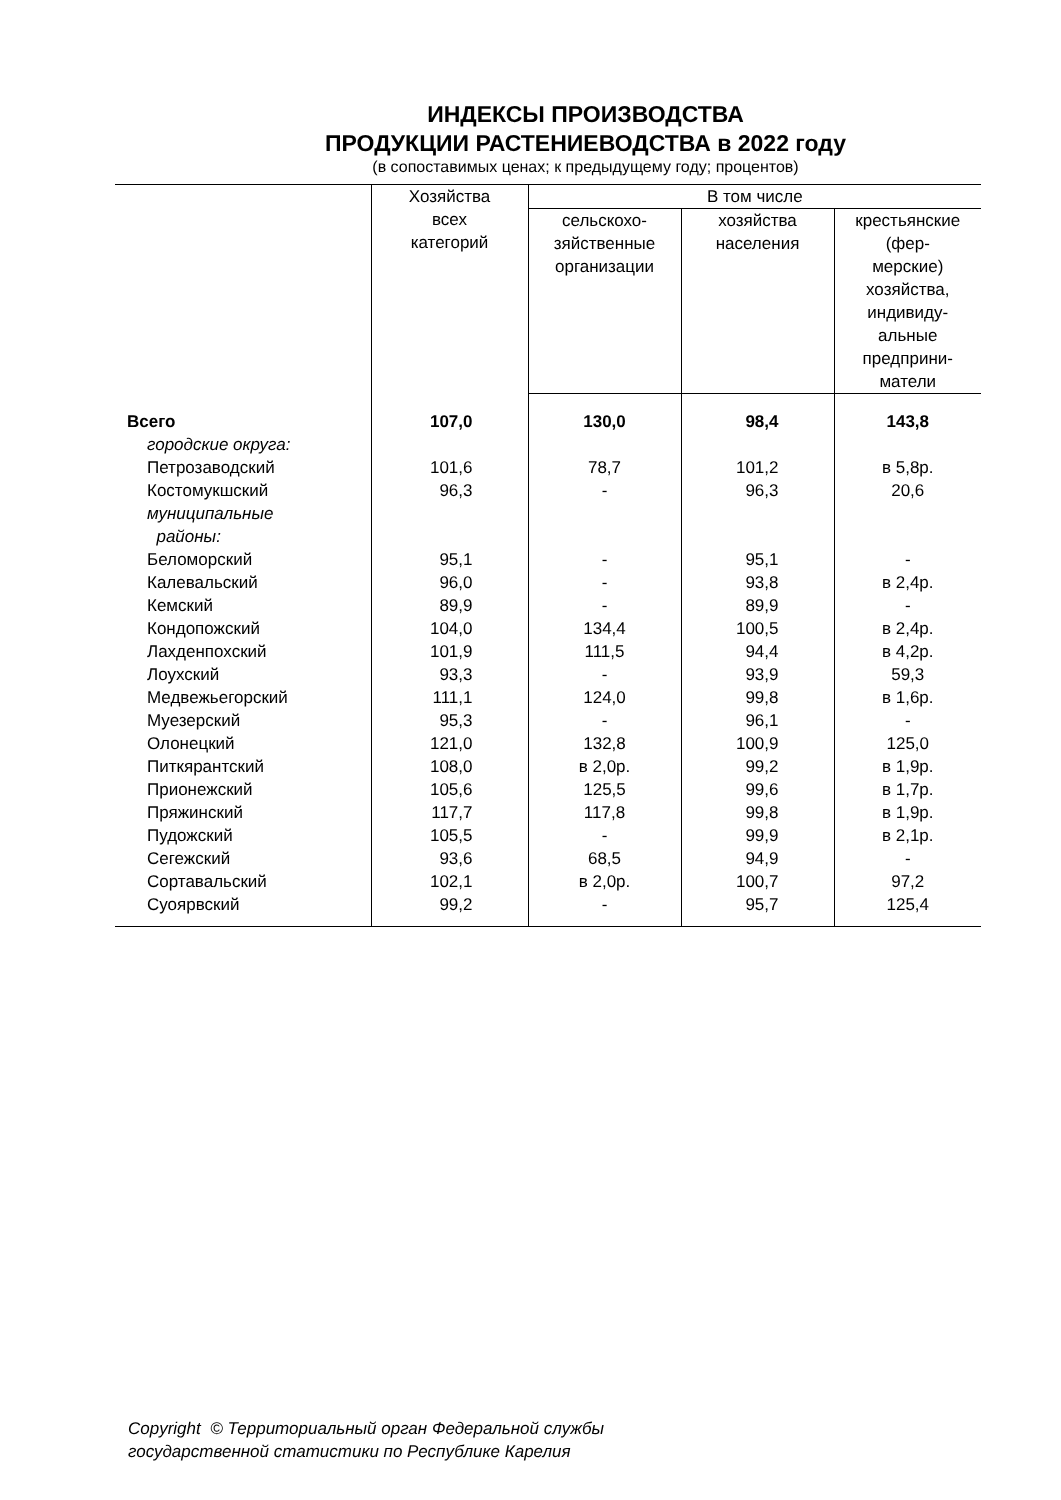ИНДЕКСЫ ПРОИЗВОДСТВА
ПРОДУКЦИИ РАСТЕНИЕВОДСТВА в 2022 году
(в сопоставимых ценах; к предыдущему году; процентов)
| | Хозяйства всех категорий | В том числе | | |
| --- | --- | --- | --- | --- |
| | | сельскохо- зяйственные организации | хозяйства населения | крестьянские (фер- мерские) хозяйства, индивиду- альные предприни- матели |
| Всего | 107,0 | 130,0 | 98,4 | 143,8 |
| городские округа: | | | | |
| Петрозаводский | 101,6 | 78,7 | 101,2 | в 5,8р. |
| Костомукшский | 96,3 | - | 96,3 | 20,6 |
| муниципальные районы: | | | | |
| Беломорский | 95,1 | - | 95,1 | - |
| Калевальский | 96,0 | - | 93,8 | в 2,4р. |
| Кемский | 89,9 | - | 89,9 | - |
| Кондопожский | 104,0 | 134,4 | 100,5 | в 2,4р. |
| Лахденпохский | 101,9 | 111,5 | 94,4 | в 4,2р. |
| Лоухский | 93,3 | - | 93,9 | 59,3 |
| Медвежьегорский | 111,1 | 124,0 | 99,8 | в 1,6р. |
| Муезерский | 95,3 | - | 96,1 | - |
| Олонецкий | 121,0 | 132,8 | 100,9 | 125,0 |
| Питкярантский | 108,0 | в 2,0р. | 99,2 | в 1,9р. |
| Прионежский | 105,6 | 125,5 | 99,6 | в 1,7р. |
| Пряжинский | 117,7 | 117,8 | 99,8 | в 1,9р. |
| Пудожский | 105,5 | - | 99,9 | в 2,1р. |
| Сегежский | 93,6 | 68,5 | 94,9 | - |
| Сортавальский | 102,1 | в 2,0р. | 100,7 | 97,2 |
| Суоярвский | 99,2 | - | 95,7 | 125,4 |
Copyright © Территориальный орган Федеральной службы
государственной статистики по Республике Карелия